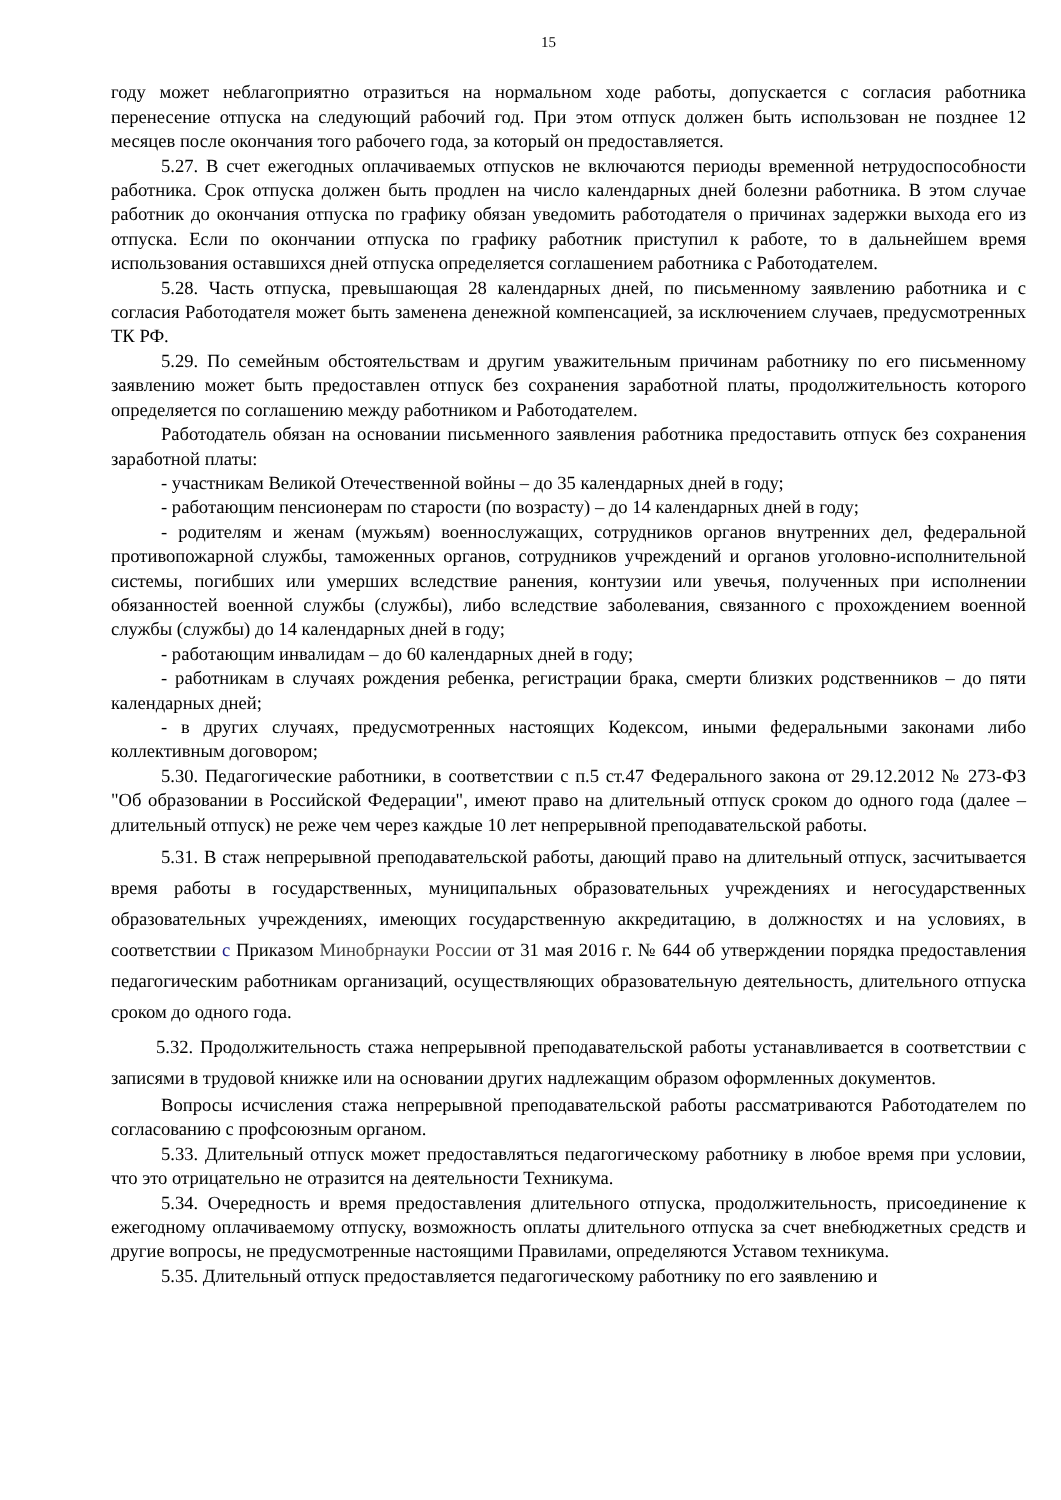15
году может неблагоприятно отразиться на нормальном ходе работы, допускается с согласия работника перенесение отпуска на следующий рабочий год. При этом отпуск должен быть использован не позднее 12 месяцев после окончания того рабочего года, за который он предоставляется.
5.27. В счет ежегодных оплачиваемых отпусков не включаются периоды временной нетрудоспособности работника. Срок отпуска должен быть продлен на число календарных дней болезни работника. В этом случае работник до окончания отпуска по графику обязан уведомить работодателя о причинах задержки выхода его из отпуска. Если по окончании отпуска по графику работник приступил к работе, то в дальнейшем время использования оставшихся дней отпуска определяется соглашением работника с Работодателем.
5.28. Часть отпуска, превышающая 28 календарных дней, по письменному заявлению работника и с согласия Работодателя может быть заменена денежной компенсацией, за исключением случаев, предусмотренных ТК РФ.
5.29. По семейным обстоятельствам и другим уважительным причинам работнику по его письменному заявлению может быть предоставлен отпуск без сохранения заработной платы, продолжительность которого определяется по соглашению между работником и Работодателем.
Работодатель обязан на основании письменного заявления работника предоставить отпуск без сохранения заработной платы:
- участникам Великой Отечественной войны – до 35 календарных дней в году;
- работающим пенсионерам по старости (по возрасту) – до 14 календарных дней в году;
- родителям и женам (мужьям) военнослужащих, сотрудников органов внутренних дел, федеральной противопожарной службы, таможенных органов, сотрудников учреждений и органов уголовно-исполнительной системы, погибших или умерших вследствие ранения, контузии или увечья, полученных при исполнении обязанностей военной службы (службы), либо вследствие заболевания, связанного с прохождением военной службы (службы) до 14 календарных дней в году;
- работающим инвалидам – до 60 календарных дней в году;
- работникам в случаях рождения ребенка, регистрации брака, смерти близких родственников – до пяти календарных дней;
- в других случаях, предусмотренных настоящих Кодексом, иными федеральными законами либо коллективным договором;
5.30. Педагогические работники, в соответствии с п.5 ст.47 Федерального закона от 29.12.2012 № 273-ФЗ "Об образовании в Российской Федерации", имеют право на длительный отпуск сроком до одного года (далее – длительный отпуск) не реже чем через каждые 10 лет непрерывной преподавательской работы.
5.31. В стаж непрерывной преподавательской работы, дающий право на длительный отпуск, засчитывается время работы в государственных, муниципальных образовательных учреждениях и негосударственных образовательных учреждениях, имеющих государственную аккредитацию, в должностях и на условиях, в соответствии с Приказом Минобрнауки России от 31 мая 2016 г. № 644 об утверждении порядка предоставления педагогическим работникам организаций, осуществляющих образовательную деятельность, длительного отпуска сроком до одного года.
5.32. Продолжительность стажа непрерывной преподавательской работы устанавливается в соответствии с записями в трудовой книжке или на основании других надлежащим образом оформленных документов.
Вопросы исчисления стажа непрерывной преподавательской работы рассматриваются Работодателем по согласованию с профсоюзным органом.
5.33. Длительный отпуск может предоставляться педагогическому работнику в любое время при условии, что это отрицательно не отразится на деятельности Техникума.
5.34. Очередность и время предоставления длительного отпуска, продолжительность, присоединение к ежегодному оплачиваемому отпуску, возможность оплаты длительного отпуска за счет внебюджетных средств и другие вопросы, не предусмотренные настоящими Правилами, определяются Уставом техникума.
5.35. Длительный отпуск предоставляется педагогическому работнику по его заявлению и